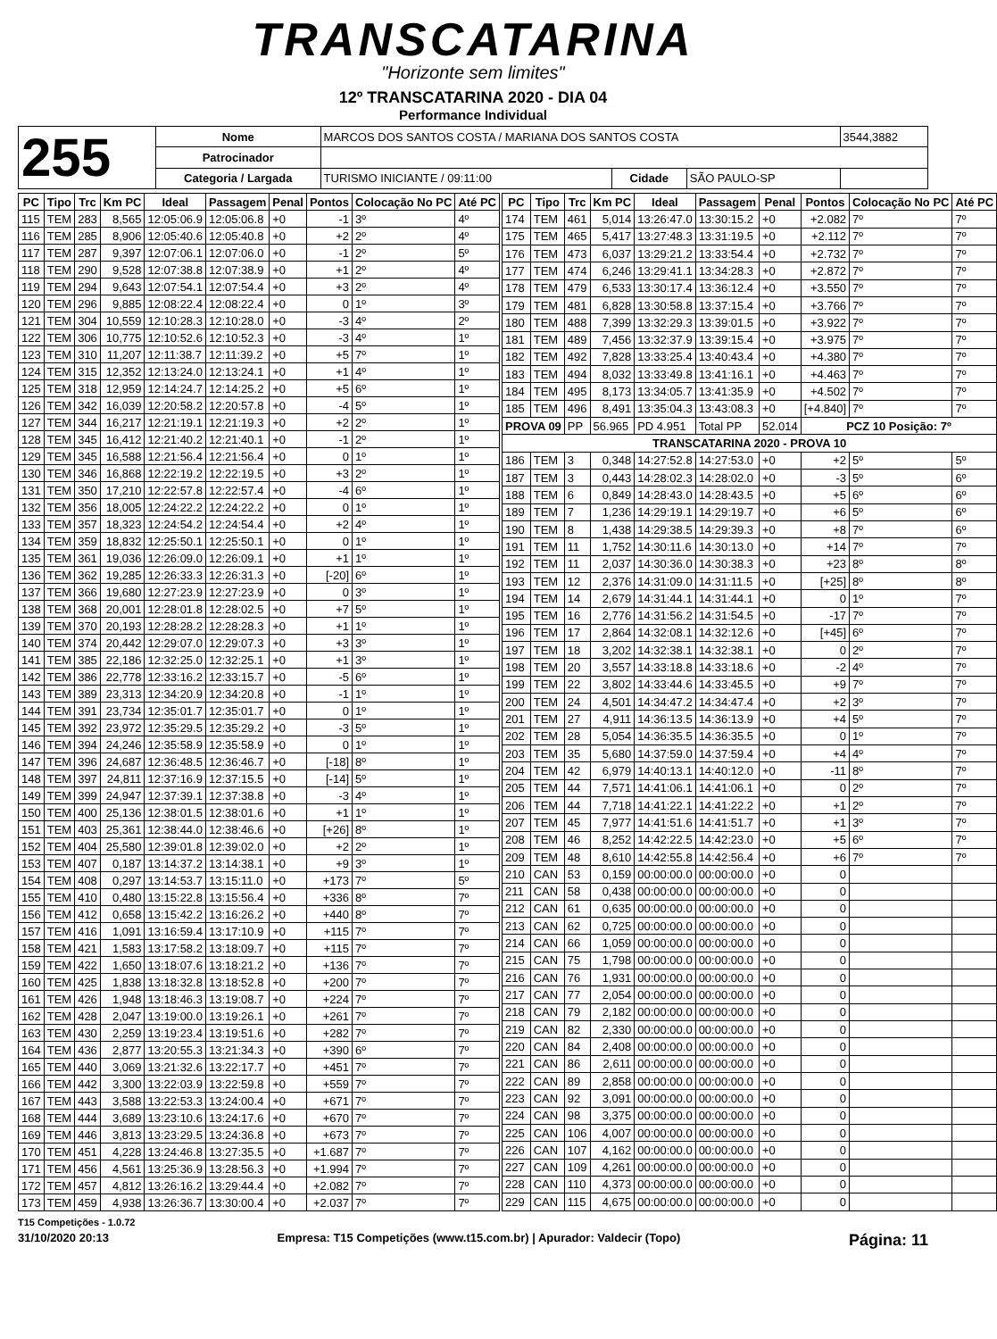TRANSCATARINA
"Horizonte sem limites"
12º TRANSCATARINA 2020 - DIA 04
Performance Individual
| 255 | Nome | MARCOS DOS SANTOS COSTA / MARIANA DOS SANTOS COSTA | | | | 3544,3882 |
| | Patrocinador | | | | | |
| | Categoria / Largada | TURISMO INICIANTE / 09:11:00 | Cidade | SÃO PAULO-SP | | |
| PC | Tipo | Trc | Km PC | Ideal | Passagem | Penal | Pontos | Colocação No PC | Até PC |
| --- | --- | --- | --- | --- | --- | --- | --- | --- | --- |
| 115 | TEM | 283 | 8,565 | 12:05:06.9 | 12:05:06.8 | +0 | -1 | 3º | 4º |
| 116 | TEM | 285 | 8,906 | 12:05:40.6 | 12:05:40.8 | +0 | +2 | 2º | 4º |
| 117 | TEM | 287 | 9,397 | 12:07:06.1 | 12:07:06.0 | +0 | -1 | 2º | 5º |
| 118 | TEM | 290 | 9,528 | 12:07:38.8 | 12:07:38.9 | +0 | +1 | 2º | 4º |
| 119 | TEM | 294 | 9,643 | 12:07:54.1 | 12:07:54.4 | +0 | +3 | 2º | 4º |
| 120 | TEM | 296 | 9,885 | 12:08:22.4 | 12:08:22.4 | +0 | 0 | 1º | 3º |
| 121 | TEM | 304 | 10,559 | 12:10:28.3 | 12:10:28.0 | +0 | -3 | 4º | 2º |
| 122 | TEM | 306 | 10,775 | 12:10:52.6 | 12:10:52.3 | +0 | -3 | 4º | 1º |
| 123 | TEM | 310 | 11,207 | 12:11:38.7 | 12:11:39.2 | +0 | +5 | 7º | 1º |
| 124 | TEM | 315 | 12,352 | 12:13:24.0 | 12:13:24.1 | +0 | +1 | 4º | 1º |
| 125 | TEM | 318 | 12,959 | 12:14:24.7 | 12:14:25.2 | +0 | +5 | 6º | 1º |
| 126 | TEM | 342 | 16,039 | 12:20:58.2 | 12:20:57.8 | +0 | -4 | 5º | 1º |
| 127 | TEM | 344 | 16,217 | 12:21:19.1 | 12:21:19.3 | +0 | +2 | 2º | 1º |
| 128 | TEM | 345 | 16,412 | 12:21:40.2 | 12:21:40.1 | +0 | -1 | 2º | 1º |
| 129 | TEM | 345 | 16,588 | 12:21:56.4 | 12:21:56.4 | +0 | 0 | 1º | 1º |
| 130 | TEM | 346 | 16,868 | 12:22:19.2 | 12:22:19.5 | +0 | +3 | 2º | 1º |
| 131 | TEM | 350 | 17,210 | 12:22:57.8 | 12:22:57.4 | +0 | -4 | 6º | 1º |
| 132 | TEM | 356 | 18,005 | 12:24:22.2 | 12:24:22.2 | +0 | 0 | 1º | 1º |
| 133 | TEM | 357 | 18,323 | 12:24:54.2 | 12:24:54.4 | +0 | +2 | 4º | 1º |
| 134 | TEM | 359 | 18,832 | 12:25:50.1 | 12:25:50.1 | +0 | 0 | 1º | 1º |
| 135 | TEM | 361 | 19,036 | 12:26:09.0 | 12:26:09.1 | +0 | +1 | 1º | 1º |
| 136 | TEM | 362 | 19,285 | 12:26:33.3 | 12:26:31.3 | +0 | [-20] | 6º | 1º |
| 137 | TEM | 366 | 19,680 | 12:27:23.9 | 12:27:23.9 | +0 | 0 | 3º | 1º |
| 138 | TEM | 368 | 20,001 | 12:28:01.8 | 12:28:02.5 | +0 | +7 | 5º | 1º |
| 139 | TEM | 370 | 20,193 | 12:28:28.2 | 12:28:28.3 | +0 | +1 | 1º | 1º |
| 140 | TEM | 374 | 20,442 | 12:29:07.0 | 12:29:07.3 | +0 | +3 | 3º | 1º |
| 141 | TEM | 385 | 22,186 | 12:32:25.0 | 12:32:25.1 | +0 | +1 | 3º | 1º |
| 142 | TEM | 386 | 22,778 | 12:33:16.2 | 12:33:15.7 | +0 | -5 | 6º | 1º |
| 143 | TEM | 389 | 23,313 | 12:34:20.9 | 12:34:20.8 | +0 | -1 | 1º | 1º |
| 144 | TEM | 391 | 23,734 | 12:35:01.7 | 12:35:01.7 | +0 | 0 | 1º | 1º |
| 145 | TEM | 392 | 23,972 | 12:35:29.5 | 12:35:29.2 | +0 | -3 | 5º | 1º |
| 146 | TEM | 394 | 24,246 | 12:35:58.9 | 12:35:58.9 | +0 | 0 | 1º | 1º |
| 147 | TEM | 396 | 24,687 | 12:36:48.5 | 12:36:46.7 | +0 | [-18] | 8º | 1º |
| 148 | TEM | 397 | 24,811 | 12:37:16.9 | 12:37:15.5 | +0 | [-14] | 5º | 1º |
| 149 | TEM | 399 | 24,947 | 12:37:39.1 | 12:37:38.8 | +0 | -3 | 4º | 1º |
| 150 | TEM | 400 | 25,136 | 12:38:01.5 | 12:38:01.6 | +0 | +1 | 1º | 1º |
| 151 | TEM | 403 | 25,361 | 12:38:44.0 | 12:38:46.6 | +0 | [+26] | 8º | 1º |
| 152 | TEM | 404 | 25,580 | 12:39:01.8 | 12:39:02.0 | +0 | +2 | 2º | 1º |
| 153 | TEM | 407 | 0,187 | 13:14:37.2 | 13:14:38.1 | +0 | +9 | 3º | 1º |
| 154 | TEM | 408 | 0,297 | 13:14:53.7 | 13:15:11.0 | +0 | +173 | 7º | 5º |
| 155 | TEM | 410 | 0,480 | 13:15:22.8 | 13:15:56.4 | +0 | +336 | 8º | 7º |
| 156 | TEM | 412 | 0,658 | 13:15:42.2 | 13:16:26.2 | +0 | +440 | 8º | 7º |
| 157 | TEM | 416 | 1,091 | 13:16:59.4 | 13:17:10.9 | +0 | +115 | 7º | 7º |
| 158 | TEM | 421 | 1,583 | 13:17:58.2 | 13:18:09.7 | +0 | +115 | 7º | 7º |
| 159 | TEM | 422 | 1,650 | 13:18:07.6 | 13:18:21.2 | +0 | +136 | 7º | 7º |
| 160 | TEM | 425 | 1,838 | 13:18:32.8 | 13:18:52.8 | +0 | +200 | 7º | 7º |
| 161 | TEM | 426 | 1,948 | 13:18:46.3 | 13:19:08.7 | +0 | +224 | 7º | 7º |
| 162 | TEM | 428 | 2,047 | 13:19:00.0 | 13:19:26.1 | +0 | +261 | 7º | 7º |
| 163 | TEM | 430 | 2,259 | 13:19:23.4 | 13:19:51.6 | +0 | +282 | 7º | 7º |
| 164 | TEM | 436 | 2,877 | 13:20:55.3 | 13:21:34.3 | +0 | +390 | 6º | 7º |
| 165 | TEM | 440 | 3,069 | 13:21:32.6 | 13:22:17.7 | +0 | +451 | 7º | 7º |
| 166 | TEM | 442 | 3,300 | 13:22:03.9 | 13:22:59.8 | +0 | +559 | 7º | 7º |
| 167 | TEM | 443 | 3,588 | 13:22:53.3 | 13:24:00.4 | +0 | +671 | 7º | 7º |
| 168 | TEM | 444 | 3,689 | 13:23:10.6 | 13:24:17.6 | +0 | +670 | 7º | 7º |
| 169 | TEM | 446 | 3,813 | 13:23:29.5 | 13:24:36.8 | +0 | +673 | 7º | 7º |
| 170 | TEM | 451 | 4,228 | 13:24:46.8 | 13:27:35.5 | +0 | +1.687 | 7º | 7º |
| 171 | TEM | 456 | 4,561 | 13:25:36.9 | 13:28:56.3 | +0 | +1.994 | 7º | 7º |
| 172 | TEM | 457 | 4,812 | 13:26:16.2 | 13:29:44.4 | +0 | +2.082 | 7º | 7º |
| 173 | TEM | 459 | 4,938 | 13:26:36.7 | 13:30:00.4 | +0 | +2.037 | 7º | 7º |
| PC | Tipo | Trc | Km PC | Ideal | Passagem | Penal | Pontos | Colocação No PC | Até PC |
| --- | --- | --- | --- | --- | --- | --- | --- | --- | --- |
| 174 | TEM | 461 | 5,014 | 13:26:47.0 | 13:30:15.2 | +0 | +2.082 | 7º | 7º |
| 175 | TEM | 465 | 5,417 | 13:27:48.3 | 13:31:19.5 | +0 | +2.112 | 7º | 7º |
| 176 | TEM | 473 | 6,037 | 13:29:21.2 | 13:33:54.4 | +0 | +2.732 | 7º | 7º |
| 177 | TEM | 474 | 6,246 | 13:29:41.1 | 13:34:28.3 | +0 | +2.872 | 7º | 7º |
| 178 | TEM | 479 | 6,533 | 13:30:17.4 | 13:36:12.4 | +0 | +3.550 | 7º | 7º |
| 179 | TEM | 481 | 6,828 | 13:30:58.8 | 13:37:15.4 | +0 | +3.766 | 7º | 7º |
| 180 | TEM | 488 | 7,399 | 13:32:29.3 | 13:39:01.5 | +0 | +3.922 | 7º | 7º |
| 181 | TEM | 489 | 7,456 | 13:32:37.9 | 13:39:15.4 | +0 | +3.975 | 7º | 7º |
| 182 | TEM | 492 | 7,828 | 13:33:25.4 | 13:40:43.4 | +0 | +4.380 | 7º | 7º |
| 183 | TEM | 494 | 8,032 | 13:33:49.8 | 13:41:16.1 | +0 | +4.463 | 7º | 7º |
| 184 | TEM | 495 | 8,173 | 13:34:05.7 | 13:41:35.9 | +0 | +4.502 | 7º | 7º |
| 185 | TEM | 496 | 8,491 | 13:35:04.3 | 13:43:08.3 | +0 | [+4.840] | 7º | 7º |
| PROVA 09 | | PP | 56.965 | PD 4.951 | Total PP | 52.014 | PCZ 10 Posição: 7º | | |
| TRANSCATARINA 2020 - PROVA 10 | | | | | | | | | |
| 186 | TEM | 3 | 0,348 | 14:27:52.8 | 14:27:53.0 | +0 | +2 | 5º | 5º |
| 187 | TEM | 3 | 0,443 | 14:28:02.3 | 14:28:02.0 | +0 | -3 | 5º | 6º |
| 188 | TEM | 6 | 0,849 | 14:28:43.0 | 14:28:43.5 | +0 | +5 | 6º | 6º |
| 189 | TEM | 7 | 1,236 | 14:29:19.1 | 14:29:19.7 | +0 | +6 | 5º | 6º |
| 190 | TEM | 8 | 1,438 | 14:29:38.5 | 14:29:39.3 | +0 | +8 | 7º | 6º |
| 191 | TEM | 11 | 1,752 | 14:30:11.6 | 14:30:13.0 | +0 | +14 | 7º | 7º |
| 192 | TEM | 11 | 2,037 | 14:30:36.0 | 14:30:38.3 | +0 | +23 | 8º | 8º |
| 193 | TEM | 12 | 2,376 | 14:31:09.0 | 14:31:11.5 | +0 | [+25] | 8º | 8º |
| 194 | TEM | 14 | 2,679 | 14:31:44.1 | 14:31:44.1 | +0 | 0 | 1º | 7º |
| 195 | TEM | 16 | 2,776 | 14:31:56.2 | 14:31:54.5 | +0 | -17 | 7º | 7º |
| 196 | TEM | 17 | 2,864 | 14:32:08.1 | 14:32:12.6 | +0 | [+45] | 6º | 7º |
| 197 | TEM | 18 | 3,202 | 14:32:38.1 | 14:32:38.1 | +0 | 0 | 2º | 7º |
| 198 | TEM | 20 | 3,557 | 14:33:18.8 | 14:33:18.6 | +0 | -2 | 4º | 7º |
| 199 | TEM | 22 | 3,802 | 14:33:44.6 | 14:33:45.5 | +0 | +9 | 7º | 7º |
| 200 | TEM | 24 | 4,501 | 14:34:47.2 | 14:34:47.4 | +0 | +2 | 3º | 7º |
| 201 | TEM | 27 | 4,911 | 14:36:13.5 | 14:36:13.9 | +0 | +4 | 5º | 7º |
| 202 | TEM | 28 | 5,054 | 14:36:35.5 | 14:36:35.5 | +0 | 0 | 1º | 7º |
| 203 | TEM | 35 | 5,680 | 14:37:59.0 | 14:37:59.4 | +0 | +4 | 4º | 7º |
| 204 | TEM | 42 | 6,979 | 14:40:13.1 | 14:40:12.0 | +0 | -11 | 8º | 7º |
| 205 | TEM | 44 | 7,571 | 14:41:06.1 | 14:41:06.1 | +0 | 0 | 2º | 7º |
| 206 | TEM | 44 | 7,718 | 14:41:22.1 | 14:41:22.2 | +0 | +1 | 2º | 7º |
| 207 | TEM | 45 | 7,977 | 14:41:51.6 | 14:41:51.7 | +0 | +1 | 3º | 7º |
| 208 | TEM | 46 | 8,252 | 14:42:22.5 | 14:42:23.0 | +0 | +5 | 6º | 7º |
| 209 | TEM | 48 | 8,610 | 14:42:55.8 | 14:42:56.4 | +0 | +6 | 7º | 7º |
| 210 | CAN | 53 | 0,159 | 00:00:00.0 | 00:00:00.0 | +0 | 0 | | |
| 211 | CAN | 58 | 0,438 | 00:00:00.0 | 00:00:00.0 | +0 | 0 | | |
| 212 | CAN | 61 | 0,635 | 00:00:00.0 | 00:00:00.0 | +0 | 0 | | |
| 213 | CAN | 62 | 0,725 | 00:00:00.0 | 00:00:00.0 | +0 | 0 | | |
| 214 | CAN | 66 | 1,059 | 00:00:00.0 | 00:00:00.0 | +0 | 0 | | |
| 215 | CAN | 75 | 1,798 | 00:00:00.0 | 00:00:00.0 | +0 | 0 | | |
| 216 | CAN | 76 | 1,931 | 00:00:00.0 | 00:00:00.0 | +0 | 0 | | |
| 217 | CAN | 77 | 2,054 | 00:00:00.0 | 00:00:00.0 | +0 | 0 | | |
| 218 | CAN | 79 | 2,182 | 00:00:00.0 | 00:00:00.0 | +0 | 0 | | |
| 219 | CAN | 82 | 2,330 | 00:00:00.0 | 00:00:00.0 | +0 | 0 | | |
| 220 | CAN | 84 | 2,408 | 00:00:00.0 | 00:00:00.0 | +0 | 0 | | |
| 221 | CAN | 86 | 2,611 | 00:00:00.0 | 00:00:00.0 | +0 | 0 | | |
| 222 | CAN | 89 | 2,858 | 00:00:00.0 | 00:00:00.0 | +0 | 0 | | |
| 223 | CAN | 92 | 3,091 | 00:00:00.0 | 00:00:00.0 | +0 | 0 | | |
| 224 | CAN | 98 | 3,375 | 00:00:00.0 | 00:00:00.0 | +0 | 0 | | |
| 225 | CAN | 106 | 4,007 | 00:00:00.0 | 00:00:00.0 | +0 | 0 | | |
| 226 | CAN | 107 | 4,162 | 00:00:00.0 | 00:00:00.0 | +0 | 0 | | |
| 227 | CAN | 109 | 4,261 | 00:00:00.0 | 00:00:00.0 | +0 | 0 | | |
| 228 | CAN | 110 | 4,373 | 00:00:00.0 | 00:00:00.0 | +0 | 0 | | |
| 229 | CAN | 115 | 4,675 | 00:00:00.0 | 00:00:00.0 | +0 | 0 | | |
T15 Competições - 1.0.72
31/10/2020 20:13 Empresa: T15 Competições (www.t15.com.br) | Apurador: Valdecir (Topo) Página: 11